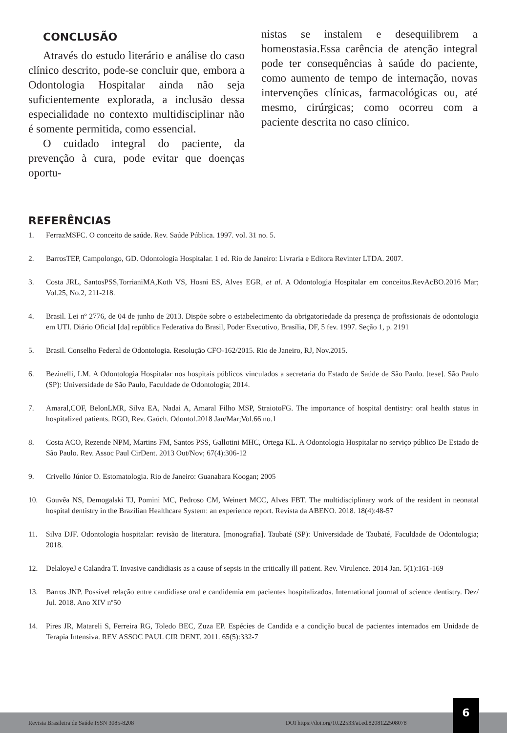CONCLUSÃO
Através do estudo literário e análise do caso clínico descrito, pode-se concluir que, embora a Odontologia Hospitalar ainda não seja suficientemente explorada, a inclusão dessa especialidade no contexto multidisciplinar não é somente permitida, como essencial.
O cuidado integral do paciente, da prevenção à cura, pode evitar que doenças oportu-
nistas se instalem e desequilibrem a homeostasia.Essa carência de atenção integral pode ter consequências à saúde do paciente, como aumento de tempo de internação, novas intervenções clínicas, farmacológicas ou, até mesmo, cirúrgicas; como ocorreu com a paciente descrita no caso clínico.
REFERÊNCIAS
1. FerrazMSFC. O conceito de saúde. Rev. Saúde Pública. 1997. vol. 31 no. 5.
2. BarrosTEP, Campolongo, GD. Odontologia Hospitalar. 1 ed. Rio de Janeiro: Livraria e Editora Revinter LTDA. 2007.
3. Costa JRL, SantosPSS,TorrianiMA,Koth VS, Hosni ES, Alves EGR, et al. A Odontologia Hospitalar em conceitos.RevAcBO.2016 Mar; Vol.25, No.2, 211-218.
4. Brasil. Lei nº 2776, de 04 de junho de 2013. Dispõe sobre o estabelecimento da obrigatoriedade da presença de profissionais de odontologia em UTI. Diário Oficial [da] república Federativa do Brasil, Poder Executivo, Brasília, DF, 5 fev. 1997. Seção 1, p. 2191
5. Brasil. Conselho Federal de Odontologia. Resolução CFO-162/2015. Rio de Janeiro, RJ, Nov.2015.
6. Bezinelli, LM. A Odontologia Hospitalar nos hospitais públicos vinculados a secretaria do Estado de Saúde de São Paulo. [tese]. São Paulo (SP): Universidade de São Paulo, Faculdade de Odontologia; 2014.
7. Amaral,COF, BelonLMR, Silva EA, Nadai A, Amaral Filho MSP, StraiotoFG. The importance of hospital dentistry: oral health status in hospitalized patients. RGO, Rev. Gaúch. Odontol.2018 Jan/Mar;Vol.66 no.1
8. Costa ACO, Rezende NPM, Martins FM, Santos PSS, Gallotini MHC, Ortega KL. A Odontologia Hospitalar no serviço público De Estado de São Paulo. Rev. Assoc Paul CirDent. 2013 Out/Nov; 67(4):306-12
9. Crivello Júnior O. Estomatologia. Rio de Janeiro: Guanabara Koogan; 2005
10. Gouvêa NS, Demogalski TJ, Pomini MC, Pedroso CM, Weinert MCC, Alves FBT. The multidisciplinary work of the resident in neonatal hospital dentistry in the Brazilian Healthcare System: an experience report. Revista da ABENO. 2018. 18(4):48-57
11. Silva DJF. Odontologia hospitalar: revisão de literatura. [monografia]. Taubaté (SP): Universidade de Taubaté, Faculdade de Odontologia; 2018.
12. DelaloyeJ e Calandra T. Invasive candidiasis as a cause of sepsis in the critically ill patient. Rev. Virulence. 2014 Jan. 5(1):161-169
13. Barros JNP. Possível relação entre candidíase oral e candidemia em pacientes hospitalizados. International journal of science dentistry. Dez/ Jul. 2018. Ano XIV nº50
14. Pires JR, Matareli S, Ferreira RG, Toledo BEC, Zuza EP. Espécies de Candida e a condição bucal de pacientes internados em Unidade de Terapia Intensiva. REV ASSOC PAUL CIR DENT. 2011. 65(5):332-7
Revista Brasileira de Saúde ISSN 3085-8208 DOI https://doi.org/10.22533/at.ed.8208122508078
6